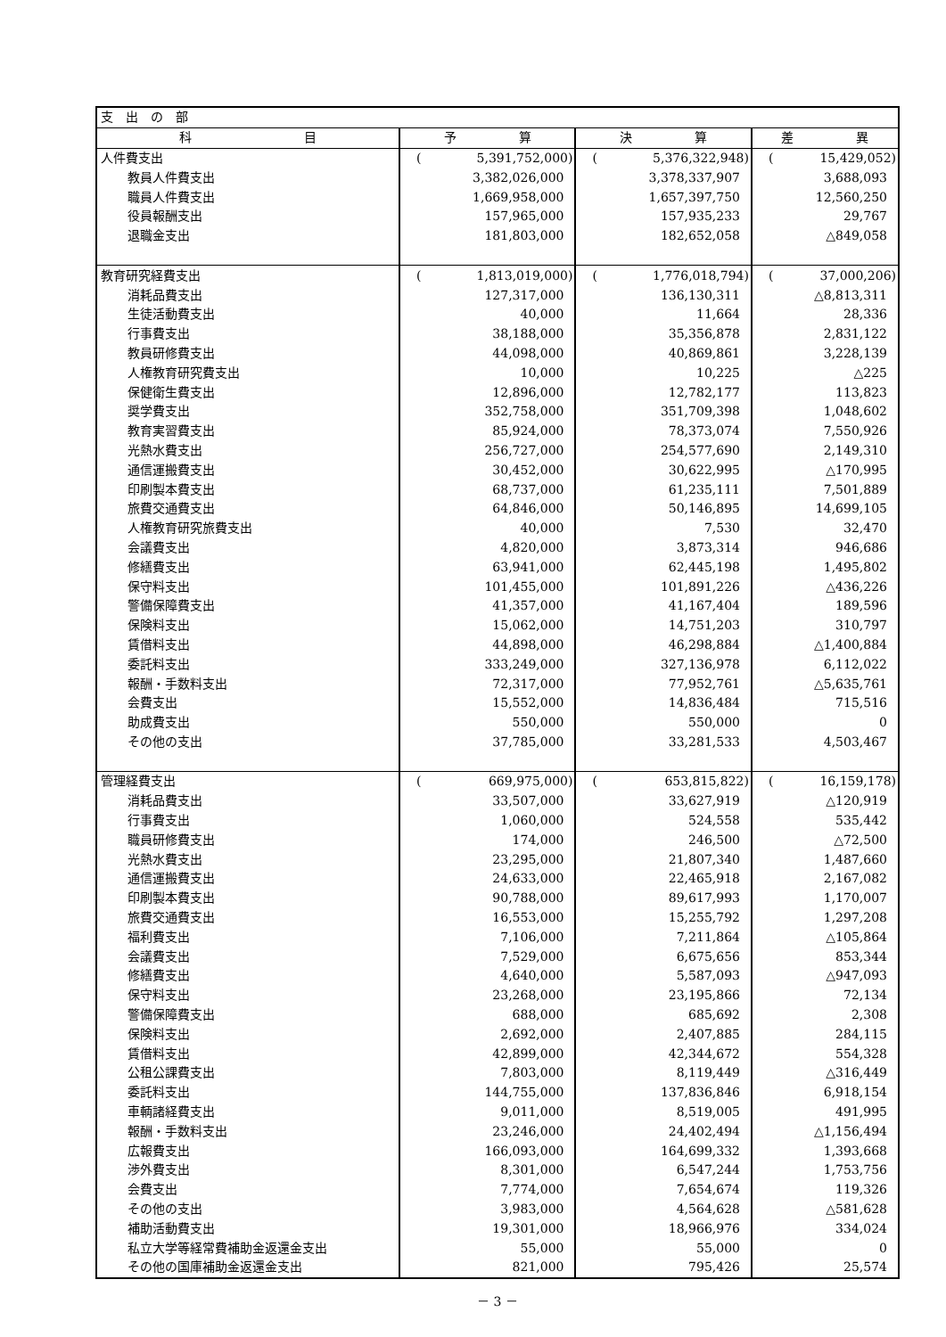| 支 出 の 部 | | | |
| 科 目 | 予 算 | 決 算 | 差 異 |
| 人件費支出 | ( 5,391,752,000) | ( 5,376,322,948) | ( 15,429,052) |
| 教員人件費支出 | 3,382,026,000 | 3,378,337,907 | 3,688,093 |
| 職員人件費支出 | 1,669,958,000 | 1,657,397,750 | 12,560,250 |
| 役員報酬支出 | 157,965,000 | 157,935,233 | 29,767 |
| 退職金支出 | 181,803,000 | 182,652,058 | △849,058 |
| 教育研究経費支出 | ( 1,813,019,000) | ( 1,776,018,794) | ( 37,000,206) |
| 消耗品費支出 | 127,317,000 | 136,130,311 | △8,813,311 |
| 生徒活動費支出 | 40,000 | 11,664 | 28,336 |
| 行事費支出 | 38,188,000 | 35,356,878 | 2,831,122 |
| 教員研修費支出 | 44,098,000 | 40,869,861 | 3,228,139 |
| 人権教育研究費支出 | 10,000 | 10,225 | △225 |
| 保健衛生費支出 | 12,896,000 | 12,782,177 | 113,823 |
| 奨学費支出 | 352,758,000 | 351,709,398 | 1,048,602 |
| 教育実習費支出 | 85,924,000 | 78,373,074 | 7,550,926 |
| 光熱水費支出 | 256,727,000 | 254,577,690 | 2,149,310 |
| 通信運搬費支出 | 30,452,000 | 30,622,995 | △170,995 |
| 印刷製本費支出 | 68,737,000 | 61,235,111 | 7,501,889 |
| 旅費交通費支出 | 64,846,000 | 50,146,895 | 14,699,105 |
| 人権教育研究旅費支出 | 40,000 | 7,530 | 32,470 |
| 会議費支出 | 4,820,000 | 3,873,314 | 946,686 |
| 修繕費支出 | 63,941,000 | 62,445,198 | 1,495,802 |
| 保守料支出 | 101,455,000 | 101,891,226 | △436,226 |
| 警備保障費支出 | 41,357,000 | 41,167,404 | 189,596 |
| 保険料支出 | 15,062,000 | 14,751,203 | 310,797 |
| 賃借料支出 | 44,898,000 | 46,298,884 | △1,400,884 |
| 委託料支出 | 333,249,000 | 327,136,978 | 6,112,022 |
| 報酬・手数料支出 | 72,317,000 | 77,952,761 | △5,635,761 |
| 会費支出 | 15,552,000 | 14,836,484 | 715,516 |
| 助成費支出 | 550,000 | 550,000 | 0 |
| その他の支出 | 37,785,000 | 33,281,533 | 4,503,467 |
| 管理経費支出 | ( 669,975,000) | ( 653,815,822) | ( 16,159,178) |
| 消耗品費支出 | 33,507,000 | 33,627,919 | △120,919 |
| 行事費支出 | 1,060,000 | 524,558 | 535,442 |
| 職員研修費支出 | 174,000 | 246,500 | △72,500 |
| 光熱水費支出 | 23,295,000 | 21,807,340 | 1,487,660 |
| 通信運搬費支出 | 24,633,000 | 22,465,918 | 2,167,082 |
| 印刷製本費支出 | 90,788,000 | 89,617,993 | 1,170,007 |
| 旅費交通費支出 | 16,553,000 | 15,255,792 | 1,297,208 |
| 福利費支出 | 7,106,000 | 7,211,864 | △105,864 |
| 会議費支出 | 7,529,000 | 6,675,656 | 853,344 |
| 修繕費支出 | 4,640,000 | 5,587,093 | △947,093 |
| 保守料支出 | 23,268,000 | 23,195,866 | 72,134 |
| 警備保障費支出 | 688,000 | 685,692 | 2,308 |
| 保険料支出 | 2,692,000 | 2,407,885 | 284,115 |
| 賃借料支出 | 42,899,000 | 42,344,672 | 554,328 |
| 公租公課費支出 | 7,803,000 | 8,119,449 | △316,449 |
| 委託料支出 | 144,755,000 | 137,836,846 | 6,918,154 |
| 車輌諸経費支出 | 9,011,000 | 8,519,005 | 491,995 |
| 報酬・手数料支出 | 23,246,000 | 24,402,494 | △1,156,494 |
| 広報費支出 | 166,093,000 | 164,699,332 | 1,393,668 |
| 渉外費支出 | 8,301,000 | 6,547,244 | 1,753,756 |
| 会費支出 | 7,774,000 | 7,654,674 | 119,326 |
| その他の支出 | 3,983,000 | 4,564,628 | △581,628 |
| 補助活動費支出 | 19,301,000 | 18,966,976 | 334,024 |
| 私立大学等経常費補助金返還金支出 | 55,000 | 55,000 | 0 |
| その他の国庫補助金返還金支出 | 821,000 | 795,426 | 25,574 |
－ 3 －